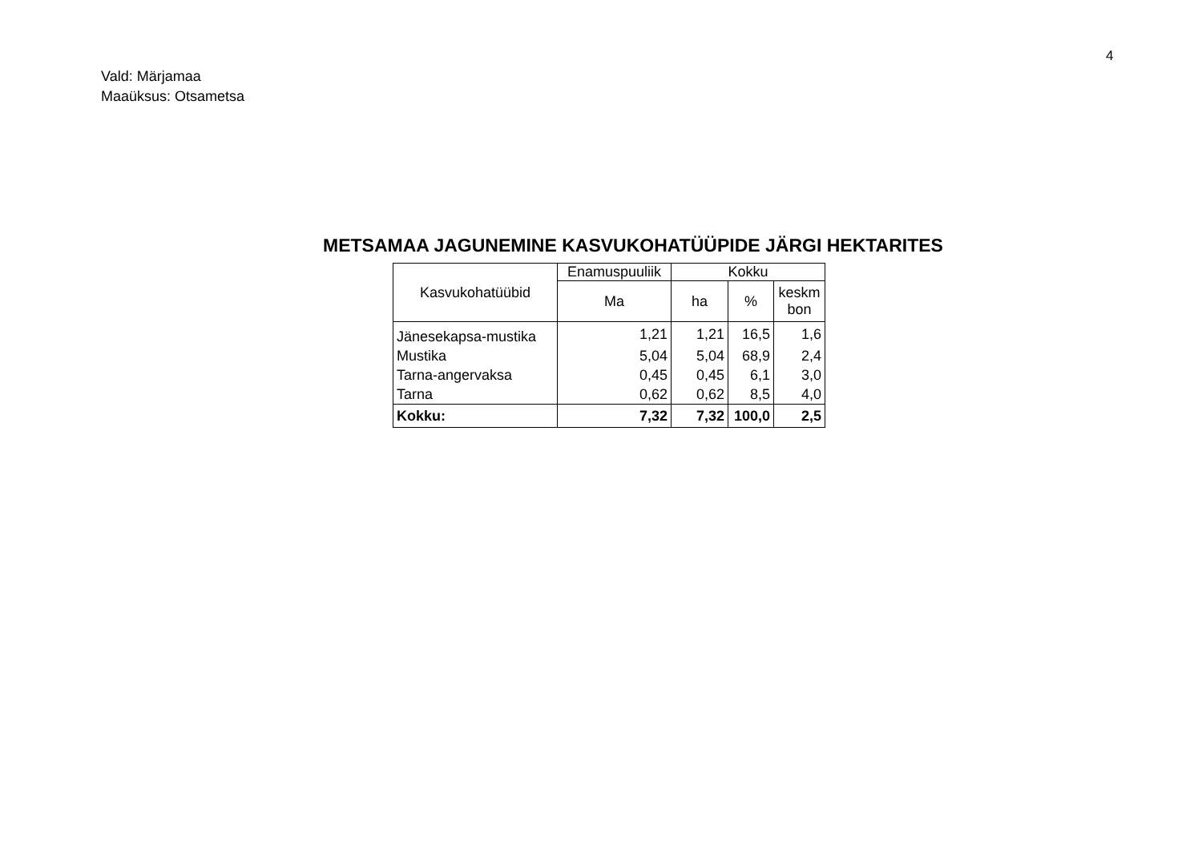4
Vald: Märjamaa
Maaüksus: Otsametsa
METSAMAA JAGUNEMINE KASVUKOHATÜÜPIDE JÄRGI HEKTARITES
| Kasvukohatüübid | Enamuspuuliik | Kokku | | |
| --- | --- | --- | --- | --- |
| | Ma | ha | % | keskm bon |
| Jänesekapsa-mustika | 1,21 | 1,21 | 16,5 | 1,6 |
| Mustika | 5,04 | 5,04 | 68,9 | 2,4 |
| Tarna-angervaksa | 0,45 | 0,45 | 6,1 | 3,0 |
| Tarna | 0,62 | 0,62 | 8,5 | 4,0 |
| Kokku: | 7,32 | 7,32 | 100,0 | 2,5 |